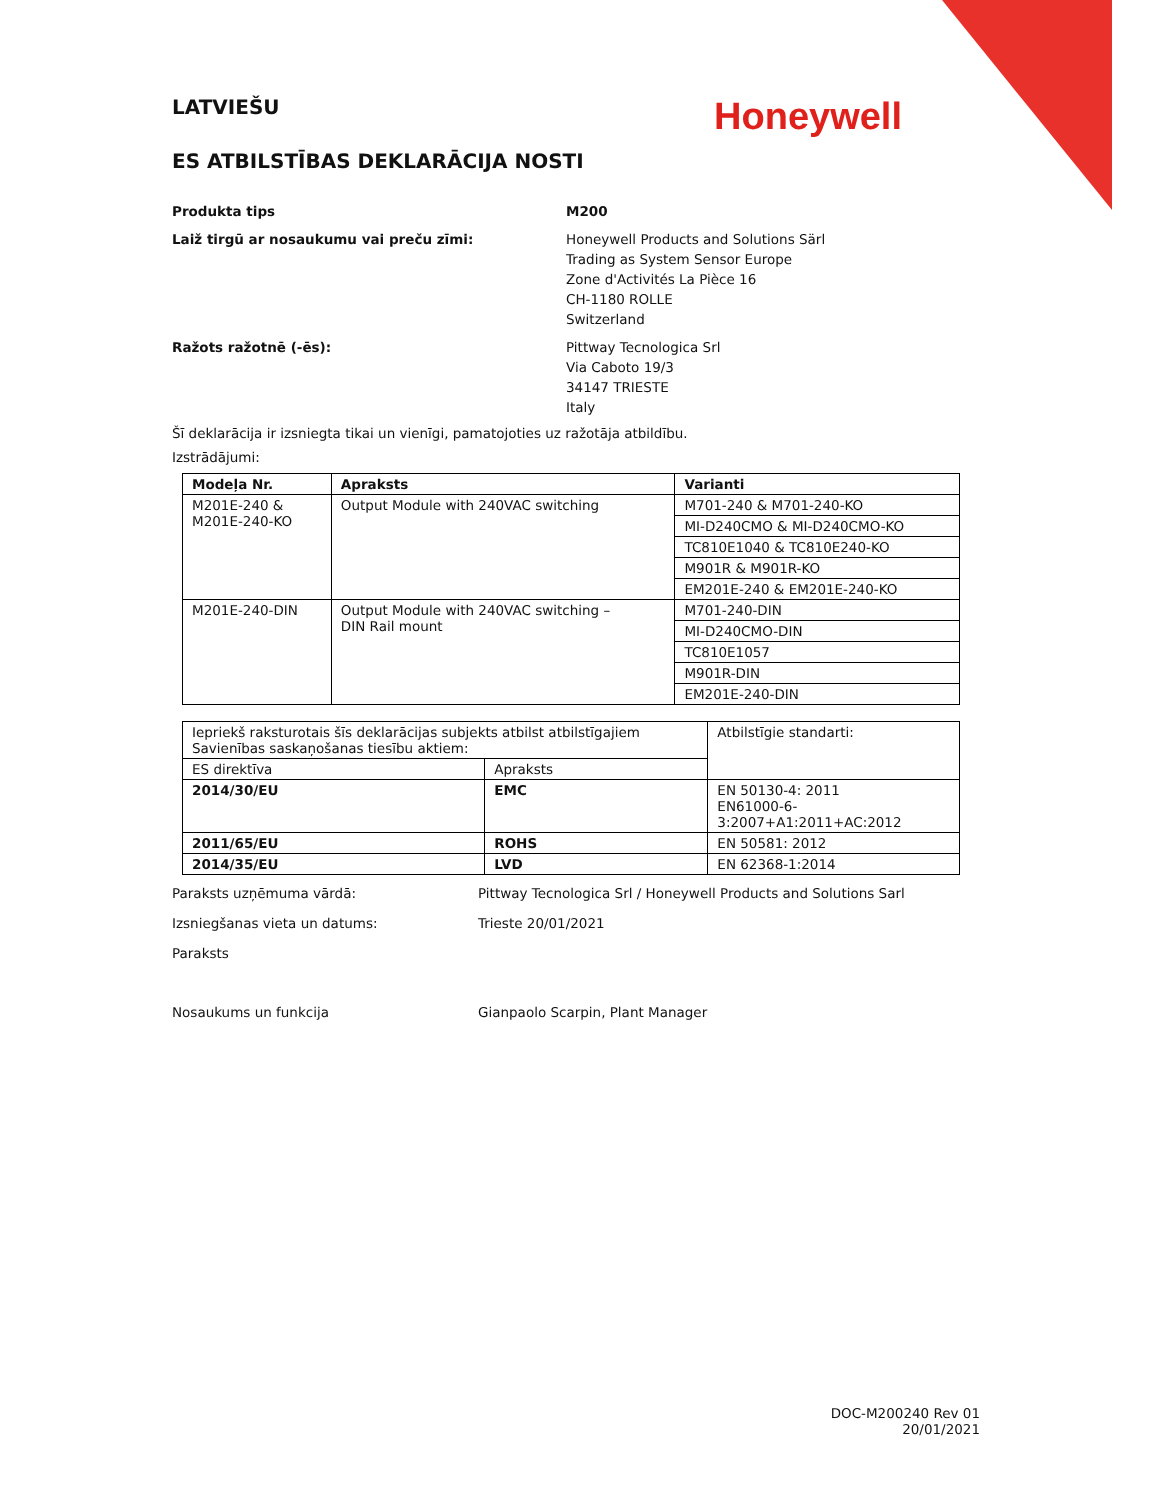Honeywell
LATVIEŠU
ES ATBILSTĪBAS DEKLARĀCIJA NOSTI
Produkta tips M200
Laiž tirgū ar nosaukumu vai preču zīmi: Honeywell Products and Solutions Särl
Trading as System Sensor Europe
Zone d'Activités La Pièce 16
CH-1180 ROLLE
Switzerland
Ražots ražotnē (-ēs): Pittway Tecnologica Srl
Via Caboto 19/3
34147 TRIESTE
Italy
Šī deklarācija ir izsniegta tikai un vienīgi, pamatojoties uz ražotāja atbildību.
Izstrādājumi:
| Modeļa Nr. | Apraksts | Varianti |
| --- | --- | --- |
| M201E-240 & M201E-240-KO | Output Module with 240VAC switching | M701-240 & M701-240-KO |
| | | MI-D240CMO & MI-D240CMO-KO |
| | | TC810E1040 & TC810E240-KO |
| | | M901R & M901R-KO |
| | | EM201E-240 & EM201E-240-KO |
| M201E-240-DIN | Output Module with 240VAC switching – DIN Rail mount | M701-240-DIN |
| | | MI-D240CMO-DIN |
| | | TC810E1057 |
| | | M901R-DIN |
| | | EM201E-240-DIN |
| Iepriekš raksturotais šīs deklarācijas subjekts atbilst atbilstīgajiem Savienības saskaņošanas tiesību aktiem: | | Atbilstīgie standarti: |
| ES direktīva | Apraksts | |
| 2014/30/EU | EMC | EN 50130-4: 2011 EN61000-6-3:2007+A1:2011+AC:2012 |
| 2011/65/EU | ROHS | EN 50581: 2012 |
| 2014/35/EU | LVD | EN 62368-1:2014 |
Paraksts uzņēmuma vārdā: Pittway Tecnologica Srl / Honeywell Products and Solutions Sarl
Izsniegšanas vieta un datums: Trieste 20/01/2021
Paraksts
Nosaukums un funkcija Gianpaolo Scarpin, Plant Manager
DOC-M200240 Rev 01
20/01/2021